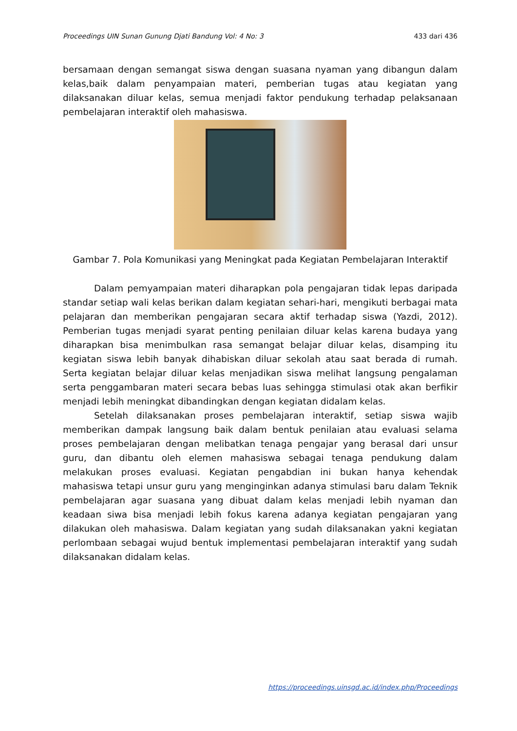Proceedings UIN Sunan Gunung Djati Bandung Vol: 4 No: 3 433 dari 436
bersamaan dengan semangat siswa dengan suasana nyaman yang dibangun dalam kelas,baik dalam penyampaian materi, pemberian tugas atau kegiatan yang dilaksanakan diluar kelas, semua menjadi faktor pendukung terhadap pelaksanaan pembelajaran interaktif oleh mahasiswa.
Gambar 7. Pola Komunikasi yang Meningkat pada Kegiatan Pembelajaran Interaktif
Dalam pemyampaian materi diharapkan pola pengajaran tidak lepas daripada standar setiap wali kelas berikan dalam kegiatan sehari-hari, mengikuti berbagai mata pelajaran dan memberikan pengajaran secara aktif terhadap siswa (Yazdi, 2012). Pemberian tugas menjadi syarat penting penilaian diluar kelas karena budaya yang diharapkan bisa menimbulkan rasa semangat belajar diluar kelas, disamping itu kegiatan siswa lebih banyak dihabiskan diluar sekolah atau saat berada di rumah. Serta kegiatan belajar diluar kelas menjadikan siswa melihat langsung pengalaman serta penggambaran materi secara bebas luas sehingga stimulasi otak akan berfikir menjadi lebih meningkat dibandingkan dengan kegiatan didalam kelas.
Setelah dilaksanakan proses pembelajaran interaktif, setiap siswa wajib memberikan dampak langsung baik dalam bentuk penilaian atau evaluasi selama proses pembelajaran dengan melibatkan tenaga pengajar yang berasal dari unsur guru, dan dibantu oleh elemen mahasiswa sebagai tenaga pendukung dalam melakukan proses evaluasi. Kegiatan pengabdian ini bukan hanya kehendak mahasiswa tetapi unsur guru yang menginginkan adanya stimulasi baru dalam Teknik pembelajaran agar suasana yang dibuat dalam kelas menjadi lebih nyaman dan keadaan siwa bisa menjadi lebih fokus karena adanya kegiatan pengajaran yang dilakukan oleh mahasiswa. Dalam kegiatan yang sudah dilaksanakan yakni kegiatan perlombaan sebagai wujud bentuk implementasi pembelajaran interaktif yang sudah dilaksanakan didalam kelas.
https://proceedings.uinsgd.ac.id/index.php/Proceedings